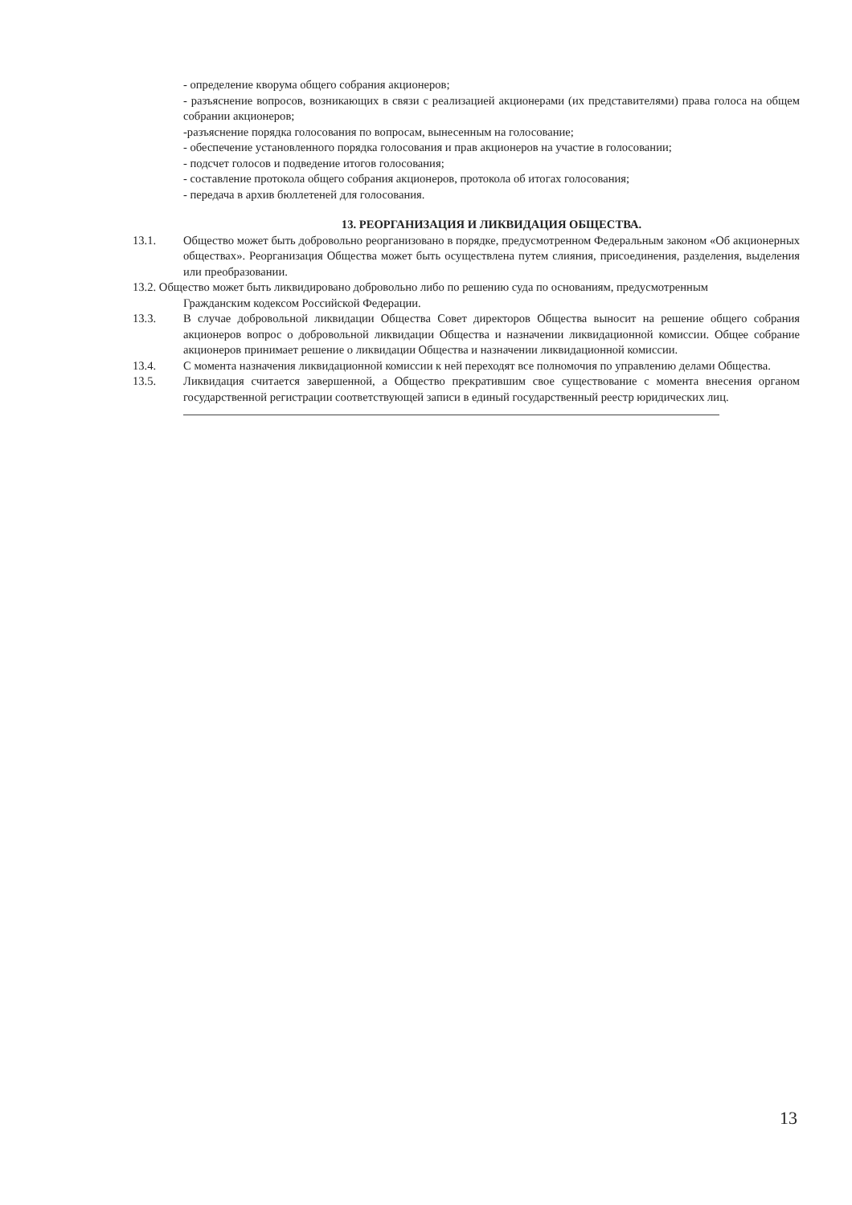- определение кворума общего собрания акционеров;
- разъяснение вопросов, возникающих в связи с реализацией акционерами (их представителями) права голоса на общем собрании акционеров;
-разъяснение порядка голосования по вопросам, вынесенным на голосование;
- обеспечение установленного порядка голосования и прав акционеров на участие в голосовании;
- подсчет голосов и подведение итогов голосования;
- составление протокола общего собрания акционеров, протокола об итогах голосования;
- передача в архив бюллетеней для голосования.
13. РЕОРГАНИЗАЦИЯ И ЛИКВИДАЦИЯ ОБЩЕСТВА.
13.1. Общество может быть добровольно реорганизовано в порядке, предусмотренном Федеральным законом «Об акционерных обществах». Реорганизация Общества может быть осуществлена путем слияния, присоединения, разделения, выделения или преобразовании.
13.2. Общество может быть ликвидировано добровольно либо по решению суда по основаниям, предусмотренным
Гражданским кодексом Российской Федерации.
13.3. В случае добровольной ликвидации Общества Совет директоров Общества выносит на решение общего собрания акционеров вопрос о добровольной ликвидации Общества и назначении ликвидационной комиссии. Общее собрание акционеров принимает решение о ликвидации Общества и назначении ликвидационной комиссии.
13.4. С момента назначения ликвидационной комиссии к ней переходят все полномочия по управлению делами Общества.
13.5. Ликвидация считается завершенной, а Общество прекратившим свое существование с момента внесения органом государственной регистрации соответствующей записи в единый государственный реестр юридических лиц.
13